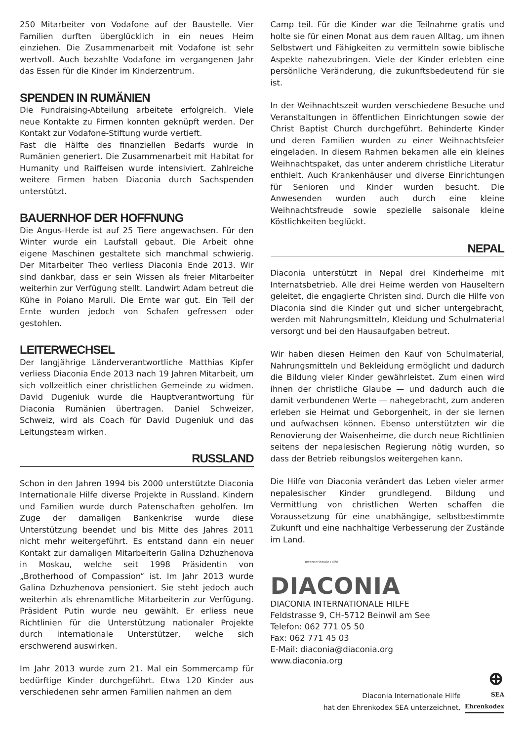250 Mitarbeiter von Vodafone auf der Baustelle. Vier Familien durften überglücklich in ein neues Heim einziehen. Die Zusammenarbeit mit Vodafone ist sehr wertvoll. Auch bezahlte Vodafone im vergangenen Jahr das Essen für die Kinder im Kinderzentrum.
SPENDEN IN RUMÄNIEN
Die Fundraising-Abteilung arbeitete erfolgreich. Viele neue Kontakte zu Firmen konnten geknüpft werden. Der Kontakt zur Vodafone-Stiftung wurde vertieft.
Fast die Hälfte des finanziellen Bedarfs wurde in Rumänien generiert. Die Zusammenarbeit mit Habitat for Humanity und Raiffeisen wurde intensiviert. Zahlreiche weitere Firmen haben Diaconia durch Sachspenden unterstützt.
BAUERNHOF DER HOFFNUNG
Die Angus-Herde ist auf 25 Tiere angewachsen. Für den Winter wurde ein Laufstall gebaut. Die Arbeit ohne eigene Maschinen gestaltete sich manchmal schwierig. Der Mitarbeiter Theo verliess Diaconia Ende 2013. Wir sind dankbar, dass er sein Wissen als freier Mitarbeiter weiterhin zur Verfügung stellt. Landwirt Adam betreut die Kühe in Poiano Maruli. Die Ernte war gut. Ein Teil der Ernte wurden jedoch von Schafen gefressen oder gestohlen.
LEITERWECHSEL
Der langjährige Länderverantwortliche Matthias Kipfer verliess Diaconia Ende 2013 nach 19 Jahren Mitarbeit, um sich vollzeitlich einer christlichen Gemeinde zu widmen. David Dugeniuk wurde die Hauptverantwortung für Diaconia Rumänien übertragen. Daniel Schweizer, Schweiz, wird als Coach für David Dugeniuk und das Leitungsteam wirken.
RUSSLAND
Schon in den Jahren 1994 bis 2000 unterstützte Diaconia Internationale Hilfe diverse Projekte in Russland. Kindern und Familien wurde durch Patenschaften geholfen. Im Zuge der damaligen Bankenkrise wurde diese Unterstützung beendet und bis Mitte des Jahres 2011 nicht mehr weitergeführt. Es entstand dann ein neuer Kontakt zur damaligen Mitarbeiterin Galina Dzhuzhenova in Moskau, welche seit 1998 Präsidentin von „Brotherhood of Compassion“ ist. Im Jahr 2013 wurde Galina Dzhuzhenova pensioniert. Sie steht jedoch auch weiterhin als ehrenamtliche Mitarbeiterin zur Verfügung. Präsident Putin wurde neu gewählt. Er erliess neue Richtlinien für die Unterstützung nationaler Projekte durch internationale Unterstützer, welche sich erschwerend auswirken.
Im Jahr 2013 wurde zum 21. Mal ein Sommercamp für bedürftige Kinder durchgeführt. Etwa 120 Kinder aus verschiedenen sehr armen Familien nahmen an dem
Camp teil. Für die Kinder war die Teilnahme gratis und holte sie für einen Monat aus dem rauen Alltag, um ihnen Selbstwert und Fähigkeiten zu vermitteln sowie biblische Aspekte nahezubringen. Viele der Kinder erlebten eine persönliche Veränderung, die zukunftsbedeutend für sie ist.
In der Weihnachtszeit wurden verschiedene Besuche und Veranstaltungen in öffentlichen Einrichtungen sowie der Christ Baptist Church durchgeführt. Behinderte Kinder und deren Familien wurden zu einer Weihnachtsfeier eingeladen. In diesem Rahmen bekamen alle ein kleines Weihnachtspaket, das unter anderem christliche Literatur enthielt. Auch Krankenhäuser und diverse Einrichtungen für Senioren und Kinder wurden besucht. Die Anwesenden wurden auch durch eine kleine Weihnachtsfreude sowie spezielle saisonale kleine Köstlichkeiten beglückt.
NEPAL
Diaconia unterstützt in Nepal drei Kinderheime mit Internatsbetrieb. Alle drei Heime werden von Hauseltern geleitet, die engagierte Christen sind. Durch die Hilfe von Diaconia sind die Kinder gut und sicher untergebracht, werden mit Nahrungsmitteln, Kleidung und Schulmaterial versorgt und bei den Hausaufgaben betreut.
Wir haben diesen Heimen den Kauf von Schulmaterial, Nahrungsmitteln und Bekleidung ermöglicht und dadurch die Bildung vieler Kinder gewährleistet. Zum einen wird ihnen der christliche Glaube — und dadurch auch die damit verbundenen Werte — nahegebracht, zum anderen erleben sie Heimat und Geborgenheit, in der sie lernen und aufwachsen können. Ebenso unterstützten wir die Renovierung der Waisenheime, die durch neue Richtlinien seitens der nepalesischen Regierung nötig wurden, so dass der Betrieb reibungslos weitergehen kann.
Die Hilfe von Diaconia verändert das Leben vieler armer nepalesischer Kinder grundlegend. Bildung und Vermittlung von christlichen Werten schaffen die Voraussetzung für eine unabhängige, selbstbestimmte Zukunft und eine nachhaltige Verbesserung der Zustände im Land.
Internationale Hilfe
DIACONIA
DIACONIA INTERNATIONALE HILFE
Feldstrasse 9, CH-5712 Beinwil am See
Telefon: 062 771 05 50
Fax: 062 771 45 03
E-Mail: diaconia@diaconia.org
www.diaconia.org
Diaconia Internationale Hilfe
hat den Ehrenkodex SEA unterzeichnet.
⊕
SEA
Ehrenkodex